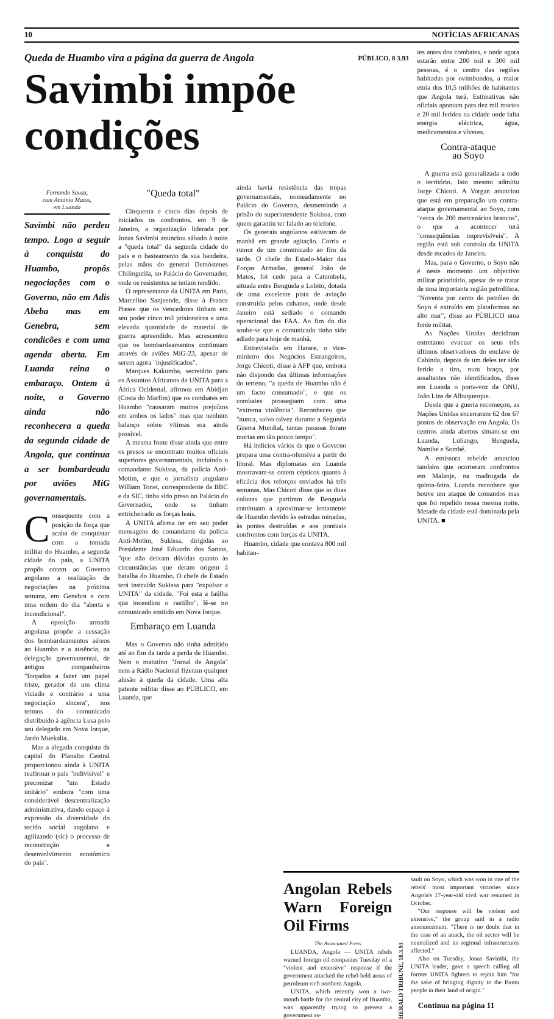10 NOTÍCIAS AFRICANAS
Queda de Huambo vira a página da guerra de Angola PÚBLICO, 8 3.93
Savimbi impõe condições
Fernando Sousa,
com António Matos,
em Luanda
Savimbi não perdeu tempo. Logo a seguir à conquista do Huambo, propôs negociações com o Governo, não em Adis Abeba mas em Genebra, sem condicões e com uma agenda aberta. Em Luanda reina o embaraço. Ontem à noite, o Governo ainda não reconhecera a queda da segunda cidade de Angola, que continua a ser bombardeada por aviões MiG governamentais.
Consequente com a posição de força que acaba de conquistar com a tomada militar do Huambo, a segunda cidade do país, a UNITA propôs ontem ao Governo angolano a realização de negociações na próxima semana, em Genebra e com uma ordem do dia "aberta e incondicional".
A oposição armada angolana propõe a cessação dos bombardeamentos aéreos ao Huambo e a ausência, na delegação governamental, de antigos companheiros "forçados a fazer um papel triste, gerador de um clima viciado e contrário a uma negociação sincera", nos termos do comunicado distribuído à agência Lusa pelo seu delegado em Nova Iorque, Jardo Muekalia.
Mas a alegada conquista da capital do Planalto Central proporcionou ainda à UNITA reafirmar o país "indivisível" e preconizar "um Estado unitário" embora "com uma considerável descentralização administrativa, dando espaço à expressão da diversidade do tecido social angolano e agilizando (sic) o processo de reconstrução e desenvolvimento económico do país".
"Queda total"
Cinquenta e cinco dias depois de iniciados os confrontos, em 9 de Janeiro, a organização liderada por Jonas Savimbi anunciou sábado à noite a "queda total" da segunda cidade do país e o hasteamento da sua bandeira, pelas mãos do general Demóstenes Chilingutila, no Palácio do Governador, onde os resistentes se teriam rendido.
O representante da UNITA em Paris, Marcelino Sanjeende, disse à France Presse que os vencedores tinham em seu poder cinco mil prisioneiros e uma elevada quantidade de material de guerra apreendido. Mas acrescentou que os bombardeamentos continuam através de aviões MiG-23, apesar de serem agora "injustificados".
Marques Kakumba, secretário para os Assuntos Africanos da UNITA para a África Ocidental, afirmou em Abidjan (Costa do Marfim) que os combates em Huambo "causaram muitos prejuízos em ambos os lados" mas que nenhum balanço sobre vítimas era ainda possível.
A mesma fonte disse ainda que entre os presos se encontram muitos oficiais superiores governamentais, incluindo o comandante Sukissa, da polícia Anti-Motim, e que o jornalista angolano William Tonet, correspondente da BBC e da SIC, tinha sido preso no Palácio do Governador, onde se tinham entricheirado as forças leais.
A UNITA afirma ter em seu poder mensagens do comandante da polícia Anti-Motim, Sukissa, dirigidas ao Presidente José Eduardo dos Santos, "que não deixam dúvidas quanto às circunstâncias que deram origem à batalha do Huambo. O chefe de Estado terá instruído Sukissa para "expulsar a UNITA" da cidade. "Foi esta a faúlha que incendiou o rastilho", lê-se no comunicado emitido em Nova Iorque.
Embaraço em Luanda
Mas o Governo não tinha admitido até ao fim da tarde a perda de Huambo. Nem o matutino "Jornal de Angola" nem a Rádio Nacional fizeram qualquer alusão à queda da cidade. Uma alta patente militar disse ao PÚBLICO, em Luanda, que
ainda havia resistência das tropas governamentais, nomeadamente no Palácio do Governo, desmentindo a prisão do superintendente Sukissa, com quem garantiu ter falado ao telefone.
Os generais angolanos estiveram de manhã em grande agitação. Corria o rumor de um comunicado ao fim da tarde. O chefe do Estado-Maior das Forças Armadas, general João de Matos, foi cedo para a Catumbela, situada entre Benguela e Lobito, dotada de uma excelente pista de aviação construída pelos cubanos, onde desde Janeiro está sediado o comando operacional das FAA. Ao fim do dia soube-se que o comunicado tinha sido adiado para hoje de manhã.
Entrevistado em Harare, o vice-ministro dos Negócios Estrangeiros, Jorge Chicoti, disse à AFP que, embora não dispondo das últimas informações do terreno, "a queda de Huambo não é um facto consumado", e que os combates prosseguem com uma "extrema violência". Reconheceu que "nunca, salvo talvez durante a Segunda Guerra Mundial, tantas pessoas foram mortas em tão pouco tempo".
Há indícios vários de que o Governo prepara uma contra-ofensiva a partir do litoral. Mas diplomatas em Luanda mostravam-se ontem cépticos quanto à eficácia dos reforços enviados há três semanas. Mas Chicoti disse que as duas colunas que partiram de Benguela continuam a aproximar-se lentamente de Huambo devido às estradas minadas, às pontes destruídas e aos pontuais confrontos com forças da UNITA.
Huambo, cidade que contava 800 mil habitan-
tes antes dos combates, e onde agora estarão entre 200 mil e 300 mil pessoas, é o centro das regiões habitadas por ovimbundos, a maior etnia dos 10,5 milhões de habitantes que Angola terá. Estimativas não oficiais apontam para dez mil mortos e 20 mil feridos na cidade onde falta energia eléctrica, água, medicamentos e víveres.
Contra-ataque
ao Soyo
A guerra está generalizada a todo o território. Isto mesmo admitiu Jorge Chicoti. A Vorgan anunciou que está em preparação um contra-ataque governamental ao Soyo, com "cerca de 200 mercenários brancos", o que a acontecer terá "consequências imprevisíveis". A região está sob controlo da UNITA desde meados de Janeiro.
Mas, para o Governo, o Soyo não é neste momento um objectivo militar prioritário, apesar de se tratar de uma importante região petrolífera. "Noventa por cento do petróleo do Soyo é extraído em plataformas no alto mar", disse ao PÚBLICO uma fonte militar.
As Nações Unidas decidiram entretanto evacuar os seus três últimos observadores do enclave de Cabinda, depois de um deles ter sido ferido a tiro, num braço, por assaltantes não identificados, disse em Luanda o porta-voz da ONU, João Lins de Albuquerque.
Desde que a guerra recomeçou, as Nações Unidas encerraram 62 dos 67 postos de observação em Angola. Os centros ainda abertos situam-se em Luanda, Lubango, Benguela, Namibe e Sombé.
A emissora rebelde anunciou também que ocorreram confrontos em Malanje, na madrugada de quinta-feira. Luanda reconhece que houve um ataque de comandos mas que foi repelido nessa mesma noite. Metade da cidade está dominada pela UNITA. ■
Angolan Rebels Warn Foreign Oil Firms
The Associated Press
LUANDA, Angola — UNITA rebels warned foreign oil companies Tuesday of a "violent and extensive" response if the government attacked the rebel-held areas of petroleum-rich northern Angola.
UNITA, which recently won a two-month battle for the central city of Huambo, was apparently trying to prevent a government as-
HERALD TRIBUNE, 10.3.93
sault on Soyo, which was won in one of the rebels' most important victories since Angola's 17-year-old civil war resumed in October.
"Our response will be violent and extensive," the group said in a radio announcement. "There is no doubt that in the case of an attack, the oil sector will be neutralized and its regional infrastructures affected."
Also on Tuesday, Jonas Savimbi, the UNITA leader, gave a speech calling all former UNITA fighters to rejoin him "for the sake of bringing dignity to the Bantu people in their land of origin."
Continua na página 11